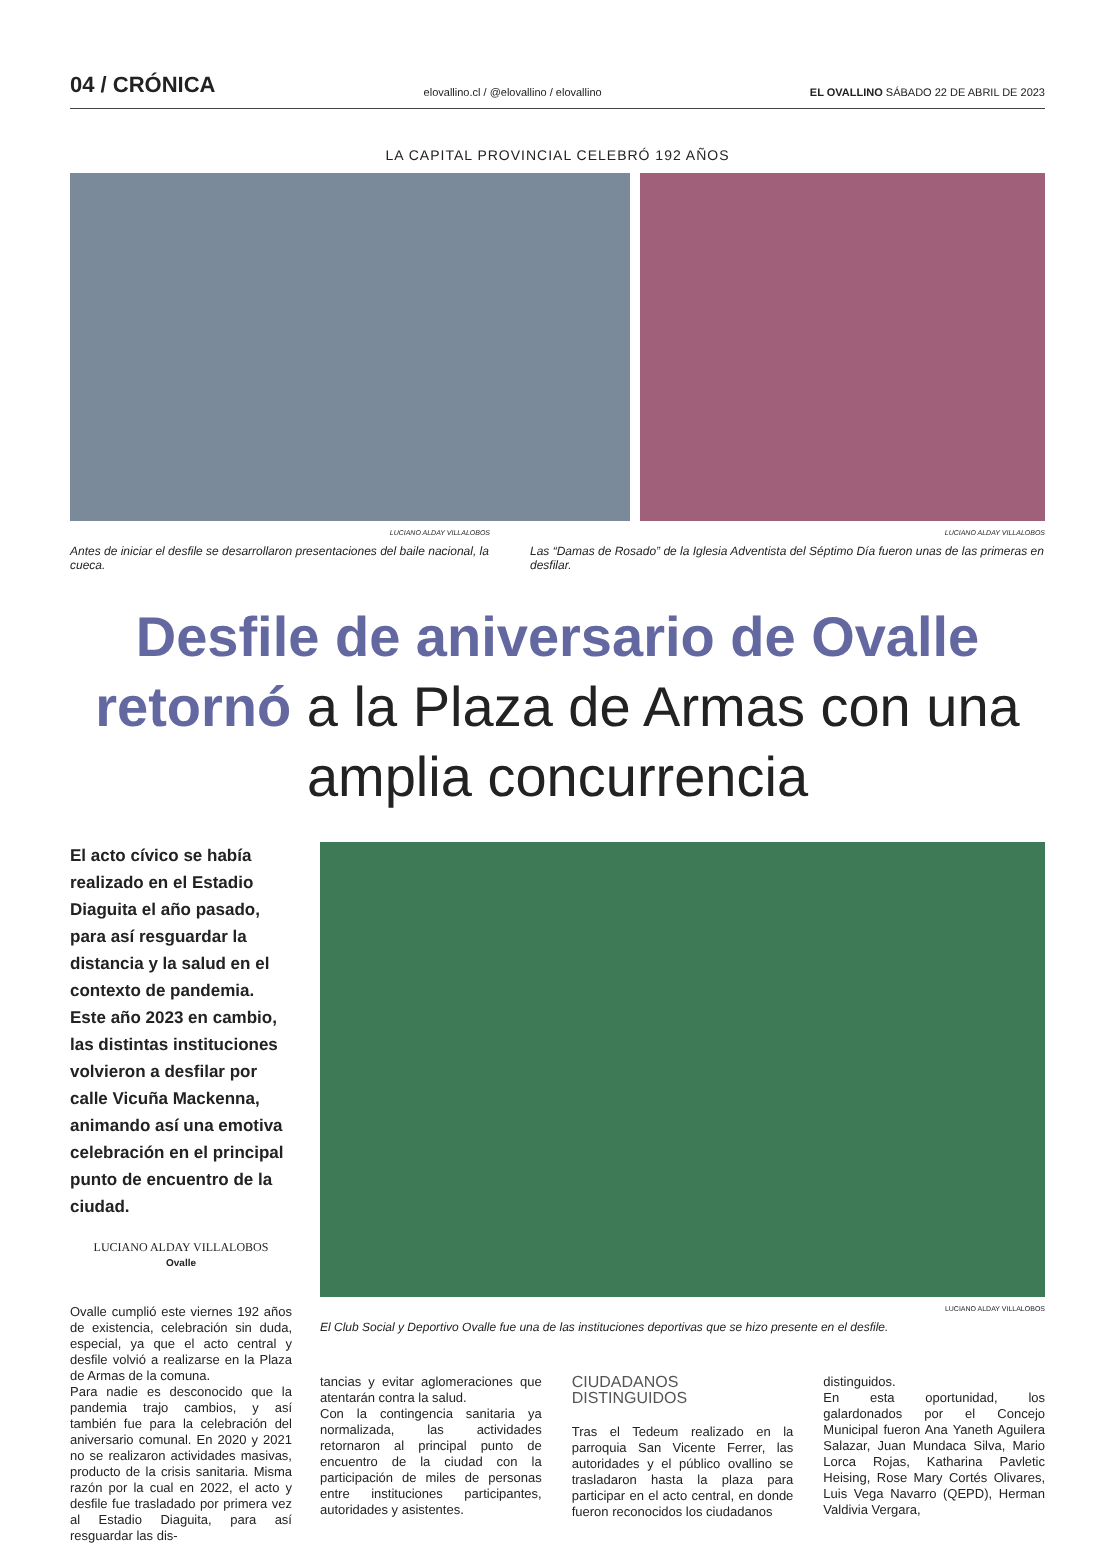04 / CRÓNICA elovallino.cl / @elovallino / elovallino EL OVALLINO SÁBADO 22 DE ABRIL DE 2023
LA CAPITAL PROVINCIAL CELEBRÓ 192 AÑOS
LUCIANO ALDAY VILLALOBOS
Antes de iniciar el desfile se desarrollaron presentaciones del baile nacional, la cueca.
LUCIANO ALDAY VILLALOBOS
Las “Damas de Rosado” de la Iglesia Adventista del Séptimo Día fueron unas de las primeras en desfilar.
Desfile de aniversario de Ovalle retornó a la Plaza de Armas con una amplia concurrencia
El acto cívico se había realizado en el Estadio Diaguita el año pasado, para así resguardar la distancia y la salud en el contexto de pandemia. Este año 2023 en cambio, las distintas instituciones volvieron a desfilar por calle Vicuña Mackenna, animando así una emotiva celebración en el principal punto de encuentro de la ciudad.
LUCIANO ALDAY VILLALOBOS
Ovalle
Ovalle cumplió este viernes 192 años de existencia, celebración sin duda, especial, ya que el acto central y desfile volvió a realizarse en la Plaza de Armas de la comuna.
Para nadie es desconocido que la pandemia trajo cambios, y así también fue para la celebración del aniversario comunal. En 2020 y 2021 no se realizaron actividades masivas, producto de la crisis sanitaria. Misma razón por la cual en 2022, el acto y desfile fue trasladado por primera vez al Estadio Diaguita, para así resguardar las dis-
LUCIANO ALDAY VILLALOBOS
El Club Social y Deportivo Ovalle fue una de las instituciones deportivas que se hizo presente en el desfile.
tancias y evitar aglomeraciones que atentarán contra la salud.
Con la contingencia sanitaria ya normalizada, las actividades retornaron al principal punto de encuentro de la ciudad con la participación de miles de personas entre instituciones participantes, autoridades y asistentes.
CIUDADANOS DISTINGUIDOS
Tras el Tedeum realizado en la parroquia San Vicente Ferrer, las autoridades y el público ovallino se trasladaron hasta la plaza para participar en el acto central, en donde fueron reconocidos los ciudadanos
distinguidos.
En esta oportunidad, los galardonados por el Concejo Municipal fueron Ana Yaneth Aguilera Salazar, Juan Mundaca Silva, Mario Lorca Rojas, Katharina Pavletic Heising, Rose Mary Cortés Olivares, Luis Vega Navarro (QEPD), Herman Valdivia Vergara,